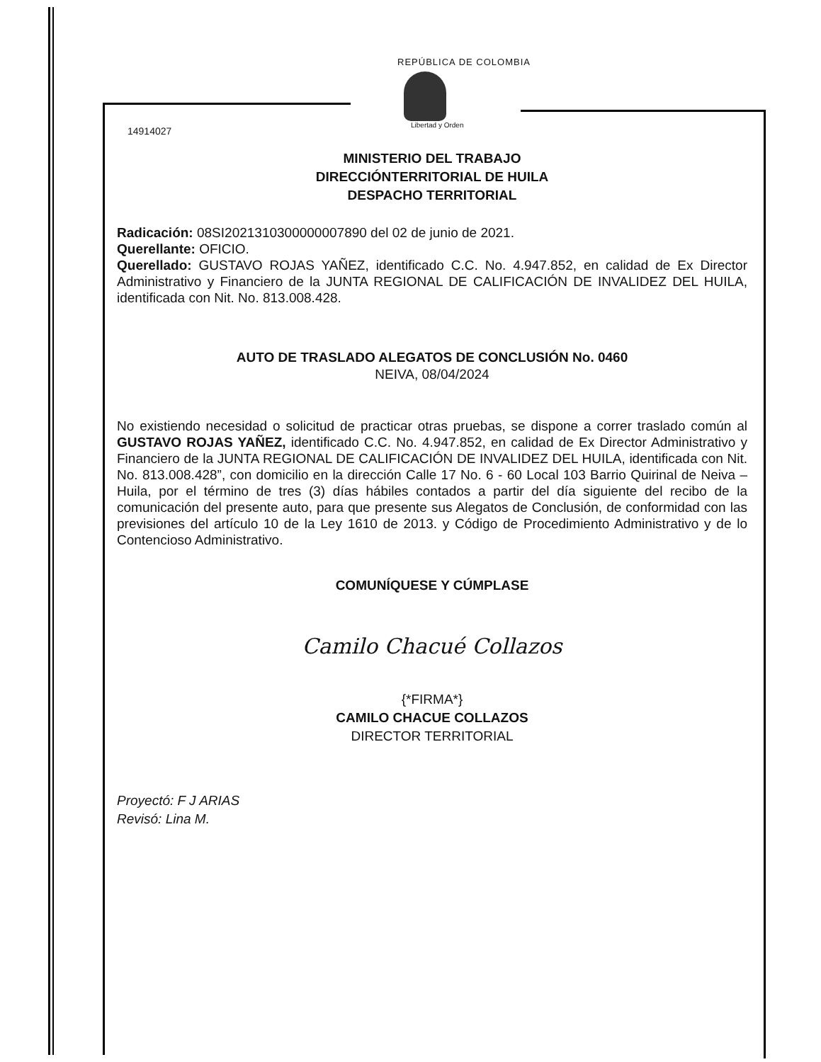REPÚBLICA DE COLOMBIA
Libertad y Orden
14914027
MINISTERIO DEL TRABAJO
DIRECCIÓNTERRITORIAL DE HUILA
DESPACHO TERRITORIAL
Radicación: 08SI2021310300000007890 del 02 de junio de 2021.
Querellante: OFICIO.
Querellado: GUSTAVO ROJAS YAÑEZ, identificado C.C. No. 4.947.852, en calidad de Ex Director Administrativo y Financiero de la JUNTA REGIONAL DE CALIFICACIÓN DE INVALIDEZ DEL HUILA, identificada con Nit. No. 813.008.428.
AUTO DE TRASLADO ALEGATOS DE CONCLUSIÓN No. 0460
NEIVA, 08/04/2024
No existiendo necesidad o solicitud de practicar otras pruebas, se dispone a correr traslado común al GUSTAVO ROJAS YAÑEZ, identificado C.C. No. 4.947.852, en calidad de Ex Director Administrativo y Financiero de la JUNTA REGIONAL DE CALIFICACIÓN DE INVALIDEZ DEL HUILA, identificada con Nit. No. 813.008.428”, con domicilio en la dirección Calle 17 No. 6 - 60 Local 103 Barrio Quirinal de Neiva – Huila, por el término de tres (3) días hábiles contados a partir del día siguiente del recibo de la comunicación del presente auto, para que presente sus Alegatos de Conclusión, de conformidad con las previsiones del artículo 10 de la Ley 1610 de 2013. y Código de Procedimiento Administrativo y de lo Contencioso Administrativo.
COMUNÍQUESE Y CÚMPLASE
Camilo Chacué Collazos
{*FIRMA*}
CAMILO CHACUE COLLAZOS
DIRECTOR TERRITORIAL
Proyectó: F J ARIAS
Revisó: Lina M.